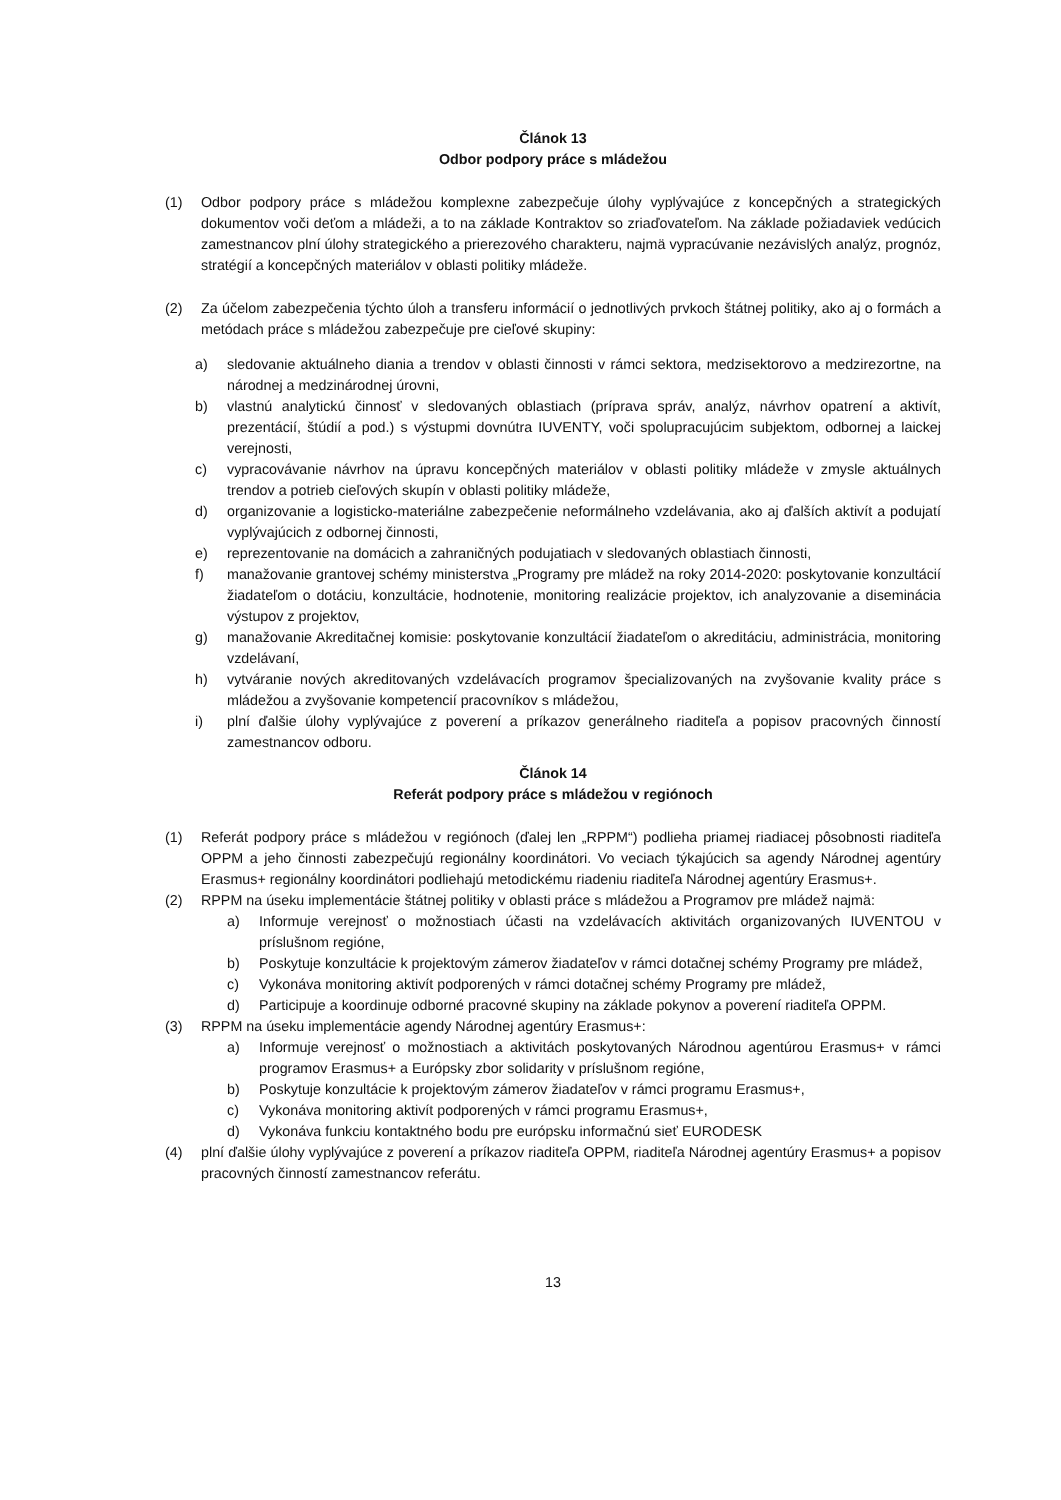Článok 13
Odbor podpory práce s mládežou
(1) Odbor podpory práce s mládežou komplexne zabezpečuje úlohy vyplývajúce z koncepčných a strategických dokumentov voči deťom a mládeži, a to na základe Kontraktov so zriaďovateľom. Na základe požiadaviek vedúcich zamestnancov plní úlohy strategického a prierezového charakteru, najmä vypracúvanie nezávislých analýz, prognóz, stratégií a koncepčných materiálov v oblasti politiky mládeže.
(2) Za účelom zabezpečenia týchto úloh a transferu informácií o jednotlivých prvkoch štátnej politiky, ako aj o formách a metódach práce s mládežou zabezpečuje pre cieľové skupiny:
a) sledovanie aktuálneho diania a trendov v oblasti činnosti v rámci sektora, medzisektorovo a medzirezortne, na národnej a medzinárodnej úrovni,
b) vlastnú analytickú činnosť v sledovaných oblastiach (príprava správ, analýz, návrhov opatrení a aktivít, prezentácií, štúdií a pod.) s výstupmi dovnútra IUVENTY, voči spolupracujúcim subjektom, odbornej a laickej verejnosti,
c) vypracovávanie návrhov na úpravu koncepčných materiálov v oblasti politiky mládeže v zmysle aktuálnych trendov a potrieb cieľových skupín v oblasti politiky mládeže,
d) organizovanie a logisticko-materiálne zabezpečenie neformálneho vzdelávania, ako aj ďalších aktivít a podujatí vyplývajúcich z odbornej činnosti,
e) reprezentovanie na domácich a zahraničných podujatiach v sledovaných oblastiach činnosti,
f) manažovanie grantovej schémy ministerstva „Programy pre mládež na roky 2014-2020: poskytovanie konzultácií žiadateľom o dotáciu, konzultácie, hodnotenie, monitoring realizácie projektov, ich analyzovanie a diseminácia výstupov z projektov,
g) manažovanie Akreditačnej komisie: poskytovanie konzultácií žiadateľom o akreditáciu, administrácia, monitoring vzdelávaní,
h) vytváranie nových akreditovaných vzdelávacích programov špecializovaných na zvyšovanie kvality práce s mládežou a zvyšovanie kompetencií pracovníkov s mládežou,
i) plní ďalšie úlohy vyplývajúce z poverení a príkazov generálneho riaditeľa a popisov pracovných činností zamestnancov odboru.
Článok 14
Referát podpory práce s mládežou v regiónoch
(1) Referát podpory práce s mládežou v regiónoch (ďalej len „RPPM“) podlieha priamej riadiacej pôsobnosti riaditeľa OPPM a jeho činnosti zabezpečujú regionálny koordinátori. Vo veciach týkajúcich sa agendy Národnej agentúry Erasmus+ regionálny koordinátori podliehajú metodickému riadeniu riaditeľa Národnej agentúry Erasmus+.
(2) RPPM na úseku implementácie štátnej politiky v oblasti práce s mládežou a Programov pre mládež najmä:
a) Informuje verejnosť o možnostiach účasti na vzdelávacích aktivitách organizovaných IUVENTOU v príslušnom regióne,
b) Poskytuje konzultácie k projektovým zámerov žiadateľov v rámci dotačnej schémy Programy pre mládež,
c) Vykonáva monitoring aktivít podporených v rámci dotačnej schémy Programy pre mládež,
d) Participuje a koordinuje odborné pracovné skupiny na základe pokynov a poverení riaditeľa OPPM.
(3) RPPM na úseku implementácie agendy Národnej agentúry Erasmus+:
a) Informuje verejnosť o možnostiach a aktivitách poskytovaných Národnou agentúrou Erasmus+ v rámci programov Erasmus+ a Európsky zbor solidarity v príslušnom regióne,
b) Poskytuje konzultácie k projektovým zámerov žiadateľov v rámci programu Erasmus+,
c) Vykonáva monitoring aktivít podporených v rámci programu Erasmus+,
d) Vykonáva funkciu kontaktného bodu pre európsku informačnú sieť EURODESK
(4) plní ďalšie úlohy vyplývajúce z poverení a príkazov riaditeľa OPPM, riaditeľa Národnej agentúry Erasmus+ a popisov pracovných činností zamestnancov referátu.
13